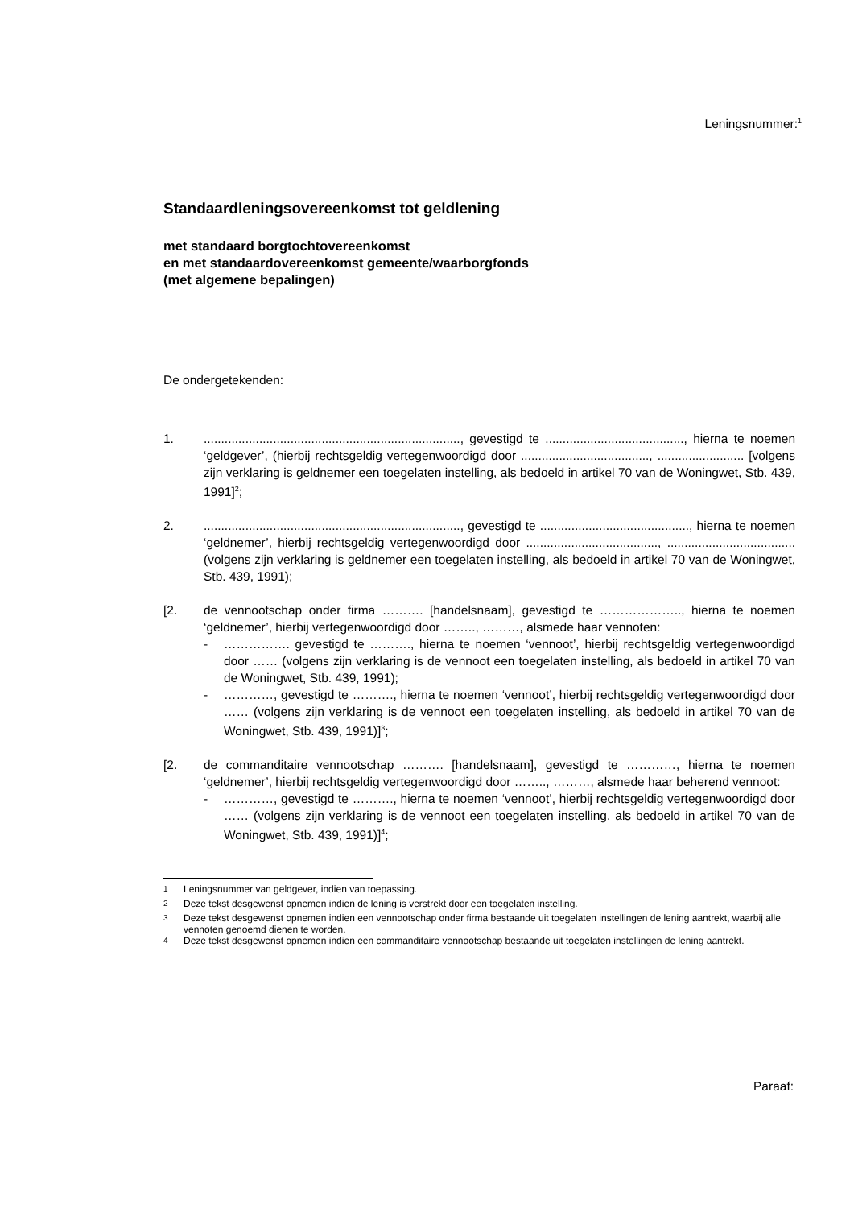Leningsnummer:<sup>1</sup>
Standaardleningsovereenkomst tot geldlening
met standaard borgtochtovereenkomst
en met standaardovereenkomst gemeente/waarborgfonds
(met algemene bepalingen)
De ondergetekenden:
1. .........................................................................., gevestigd te ........................................, hierna te noemen ‘geldgever’, (hierbij rechtsgeldig vertegenwoordigd door ....................................., ......................... [volgens zijn verklaring is geldnemer een toegelaten instelling, als bedoeld in artikel 70 van de Woningwet, Stb. 439, 1991]<sup>2</sup>;
2. .........................................................................., gevestigd te ..........................................., hierna te noemen ‘geldnemer’, hierbij rechtsgeldig vertegenwoordigd door ......................................, ..................................... (volgens zijn verklaring is geldnemer een toegelaten instelling, als bedoeld in artikel 70 van de Woningwet, Stb. 439, 1991);
[2. de vennootschap onder firma ………. [handelsnaam], gevestigd te ……………….., hierna te noemen ‘geldnemer’, hierbij vertegenwoordigd door …….., ………, alsmede haar vennoten:
- ……………. gevestigd te ………., hierna te noemen ‘vennoot’, hierbij rechtsgeldig vertegenwoordigd door …… (volgens zijn verklaring is de vennoot een toegelaten instelling, als bedoeld in artikel 70 van de Woningwet, Stb. 439, 1991);
- …………, gevestigd te ………., hierna te noemen ‘vennoot’, hierbij rechtsgeldig vertegenwoordigd door …… (volgens zijn verklaring is de vennoot een toegelaten instelling, als bedoeld in artikel 70 van de Woningwet, Stb. 439, 1991)]<sup>3</sup>;
[2. de commanditaire vennootschap ………. [handelsnaam], gevestigd te …………, hierna te noemen ‘geldnemer’, hierbij rechtsgeldig vertegenwoordigd door …….., ………, alsmede haar beherend vennoot:
- …………, gevestigd te ………., hierna te noemen ‘vennoot’, hierbij rechtsgeldig vertegenwoordigd door …… (volgens zijn verklaring is de vennoot een toegelaten instelling, als bedoeld in artikel 70 van de Woningwet, Stb. 439, 1991)]<sup>4</sup>;
<sup>1</sup> Leningsnummer van geldgever, indien van toepassing.
<sup>2</sup> Deze tekst desgewenst opnemen indien de lening is verstrekt door een toegelaten instelling.
<sup>3</sup> Deze tekst desgewenst opnemen indien een vennootschap onder firma bestaande uit toegelaten instellingen de lening aantrekt, waarbij alle vennoten genoemd dienen te worden.
<sup>4</sup> Deze tekst desgewenst opnemen indien een commanditaire vennootschap bestaande uit toegelaten instellingen de lening aantrekt.
Paraaf: